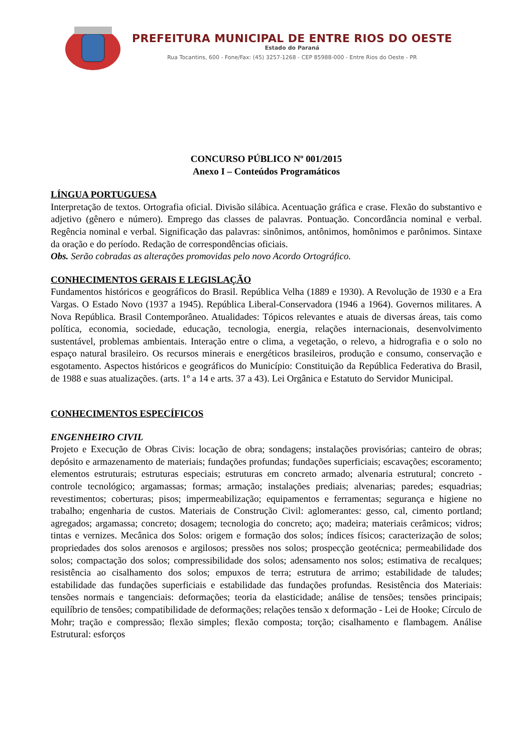PREFEITURA MUNICIPAL DE ENTRE RIOS DO OESTE
Estado do Paraná
Rua Tocantins, 600 - Fone/Fax: (45) 3257-1268 - CEP 85988-000 - Entre Rios do Oeste - PR
CONCURSO PÚBLICO Nº 001/2015
Anexo I – Conteúdos Programáticos
LÍNGUA PORTUGUESA
Interpretação de textos. Ortografia oficial. Divisão silábica. Acentuação gráfica e crase. Flexão do substantivo e adjetivo (gênero e número). Emprego das classes de palavras. Pontuação. Concordância nominal e verbal. Regência nominal e verbal. Significação das palavras: sinônimos, antônimos, homônimos e parônimos. Sintaxe da oração e do período. Redação de correspondências oficiais.
Obs. Serão cobradas as alterações promovidas pelo novo Acordo Ortográfico.
CONHECIMENTOS GERAIS E LEGISLAÇÃO
Fundamentos históricos e geográficos do Brasil. República Velha (1889 e 1930). A Revolução de 1930 e a Era Vargas. O Estado Novo (1937 a 1945). República Liberal-Conservadora (1946 a 1964). Governos militares. A Nova República. Brasil Contemporâneo. Atualidades: Tópicos relevantes e atuais de diversas áreas, tais como política, economia, sociedade, educação, tecnologia, energia, relações internacionais, desenvolvimento sustentável, problemas ambientais. Interação entre o clima, a vegetação, o relevo, a hidrografia e o solo no espaço natural brasileiro. Os recursos minerais e energéticos brasileiros, produção e consumo, conservação e esgotamento. Aspectos históricos e geográficos do Município: Constituição da República Federativa do Brasil, de 1988 e suas atualizações. (arts. 1º a 14 e arts. 37 a 43). Lei Orgânica e Estatuto do Servidor Municipal.
CONHECIMENTOS ESPECÍFICOS
ENGENHEIRO CIVIL
Projeto e Execução de Obras Civis: locação de obra; sondagens; instalações provisórias; canteiro de obras; depósito e armazenamento de materiais; fundações profundas; fundações superficiais; escavações; escoramento; elementos estruturais; estruturas especiais; estruturas em concreto armado; alvenaria estrutural; concreto - controle tecnológico; argamassas; formas; armação; instalações prediais; alvenarias; paredes; esquadrias; revestimentos; coberturas; pisos; impermeabilização; equipamentos e ferramentas; segurança e higiene no trabalho; engenharia de custos. Materiais de Construção Civil: aglomerantes: gesso, cal, cimento portland; agregados; argamassa; concreto; dosagem; tecnologia do concreto; aço; madeira; materiais cerâmicos; vidros; tintas e vernizes. Mecânica dos Solos: origem e formação dos solos; índices físicos; caracterização de solos; propriedades dos solos arenosos e argilosos; pressões nos solos; prospecção geotécnica; permeabilidade dos solos; compactação dos solos; compressibilidade dos solos; adensamento nos solos; estimativa de recalques; resistência ao cisalhamento dos solos; empuxos de terra; estrutura de arrimo; estabilidade de taludes; estabilidade das fundações superficiais e estabilidade das fundações profundas. Resistência dos Materiais: tensões normais e tangenciais: deformações; teoria da elasticidade; análise de tensões; tensões principais; equilíbrio de tensões; compatibilidade de deformações; relações tensão x deformação - Lei de Hooke; Círculo de Mohr; tração e compressão; flexão simples; flexão composta; torção; cisalhamento e flambagem. Análise Estrutural: esforços